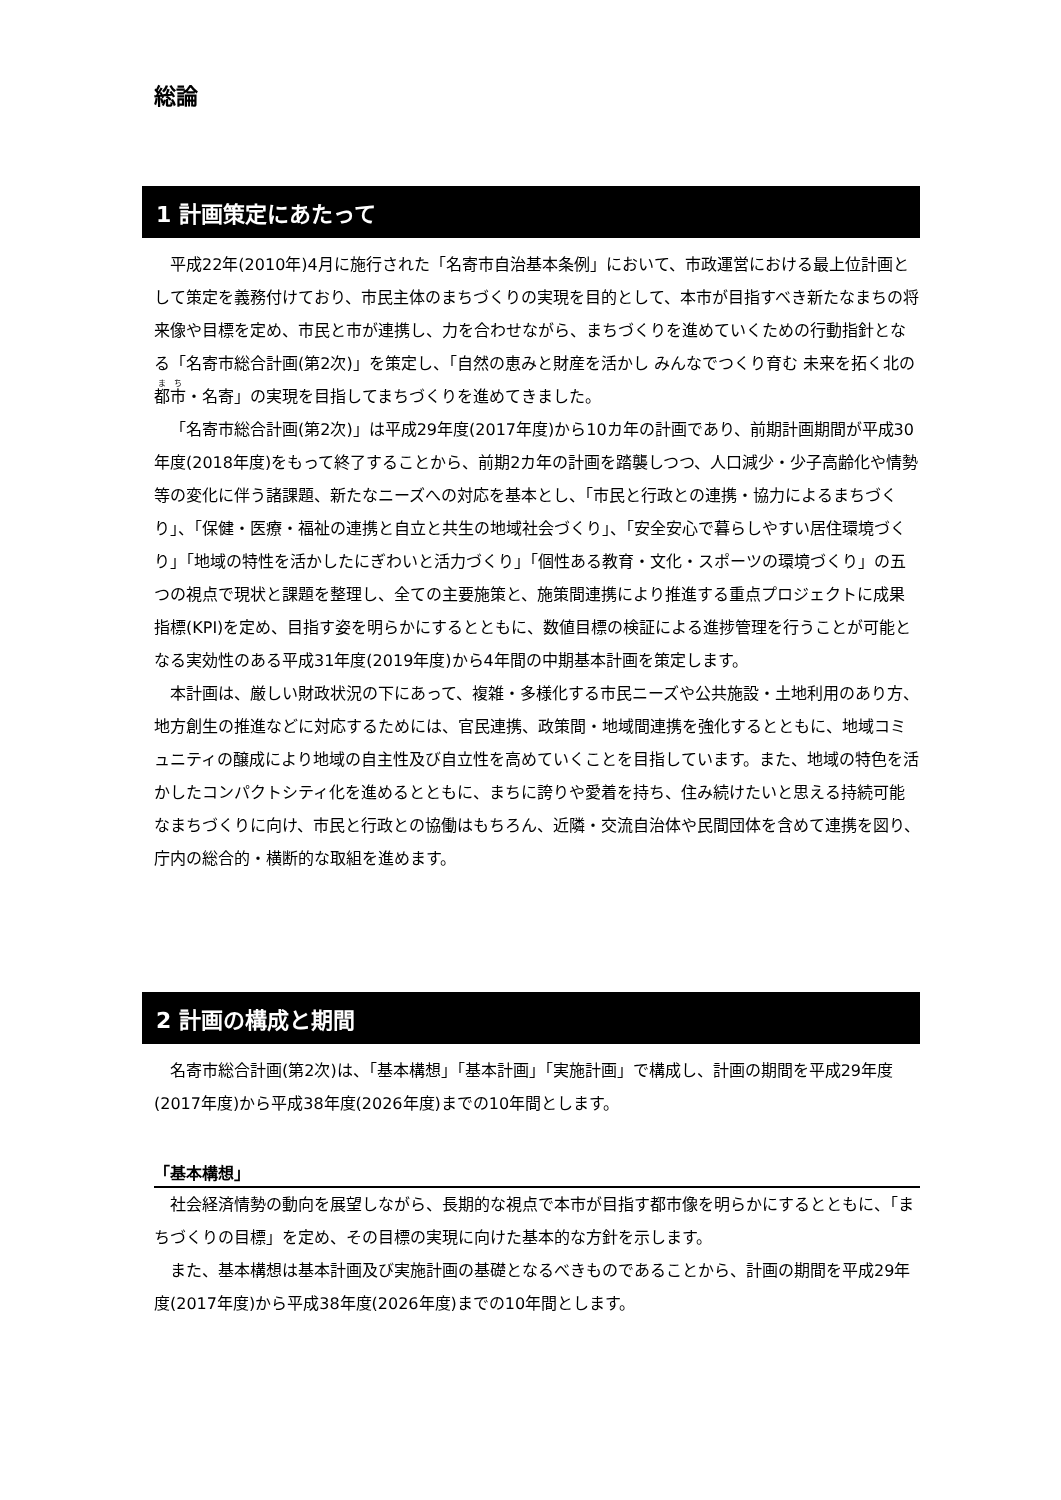総論
1 計画策定にあたって
平成22年(2010年)4月に施行された「名寄市自治基本条例」において、市政運営における最上位計画として策定を義務付けており、市民主体のまちづくりの実現を目的として、本市が目指すべき新たなまちの将来像や目標を定め、市民と市が連携し、力を合わせながら、まちづくりを進めていくための行動指針となる「名寄市総合計画(第2次)」を策定し、「自然の恵みと財産を活かし みんなでつくり育む 未来を拓く北の都市・名寄」の実現を目指してまちづくりを進めてきました。
「名寄市総合計画(第2次)」は平成29年度(2017年度)から10カ年の計画であり、前期計画期間が平成30年度(2018年度)をもって終了することから、前期2カ年の計画を踏襲しつつ、人口減少・少子高齢化や情勢等の変化に伴う諸課題、新たなニーズへの対応を基本とし、「市民と行政との連携・協力によるまちづくり」、「保健・医療・福祉の連携と自立と共生の地域社会づくり」、「安全安心で暮らしやすい居住環境づくり」「地域の特性を活かしたにぎわいと活力づくり」「個性ある教育・文化・スポーツの環境づくり」の五つの視点で現状と課題を整理し、全ての主要施策と、施策間連携により推進する重点プロジェクトに成果指標(KPI)を定め、目指す姿を明らかにするとともに、数値目標の検証による進捗管理を行うことが可能となる実効性のある平成31年度(2019年度)から4年間の中期基本計画を策定します。
本計画は、厳しい財政状況の下にあって、複雑・多様化する市民ニーズや公共施設・土地利用のあり方、地方創生の推進などに対応するためには、官民連携、政策間・地域間連携を強化するとともに、地域コミュニティの醸成により地域の自主性及び自立性を高めていくことを目指しています。また、地域の特色を活かしたコンパクトシティ化を進めるとともに、まちに誇りや愛着を持ち、住み続けたいと思える持続可能なまちづくりに向け、市民と行政との協働はもちろん、近隣・交流自治体や民間団体を含めて連携を図り、庁内の総合的・横断的な取組を進めます。
2 計画の構成と期間
名寄市総合計画(第2次)は、「基本構想」「基本計画」「実施計画」で構成し、計画の期間を平成29年度(2017年度)から平成38年度(2026年度)までの10年間とします。
「基本構想」
社会経済情勢の動向を展望しながら、長期的な視点で本市が目指す都市像を明らかにするとともに、「まちづくりの目標」を定め、その目標の実現に向けた基本的な方針を示します。
また、基本構想は基本計画及び実施計画の基礎となるべきものであることから、計画の期間を平成29年度(2017年度)から平成38年度(2026年度)までの10年間とします。